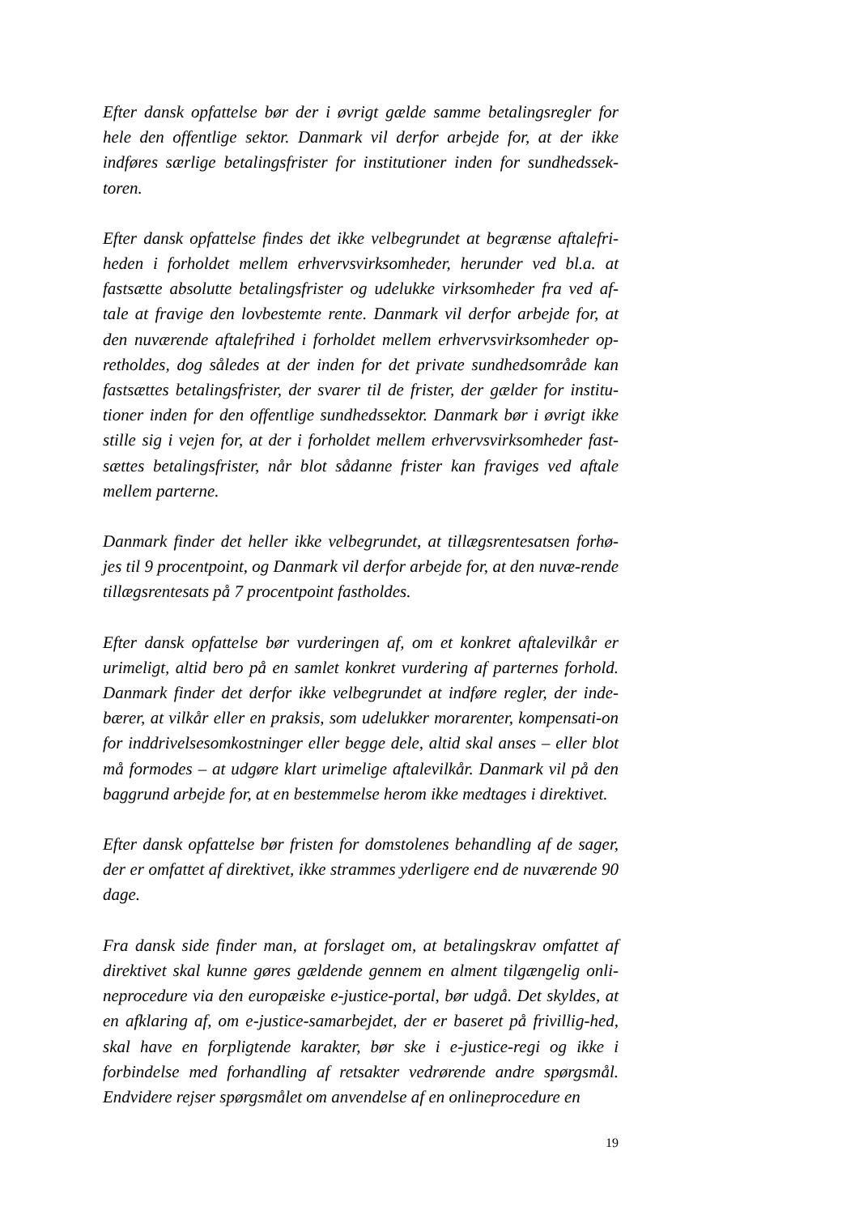Efter dansk opfattelse bør der i øvrigt gælde samme betalingsregler for hele den offentlige sektor. Danmark vil derfor arbejde for, at der ikke indføres særlige betalingsfrister for institutioner inden for sundhedssek-toren.
Efter dansk opfattelse findes det ikke velbegrundet at begrænse aftalefri-heden i forholdet mellem erhvervsvirksomheder, herunder ved bl.a. at fastsætte absolutte betalingsfrister og udelukke virksomheder fra ved af-tale at fravige den lovbestemte rente. Danmark vil derfor arbejde for, at den nuværende aftalefrihed i forholdet mellem erhvervsvirksomheder op-retholdes, dog således at der inden for det private sundhedsområde kan fastsættes betalingsfrister, der svarer til de frister, der gælder for institu-tioner inden for den offentlige sundhedssektor. Danmark bør i øvrigt ikke stille sig i vejen for, at der i forholdet mellem erhvervsvirksomheder fast-sættes betalingsfrister, når blot sådanne frister kan fraviges ved aftale mellem parterne.
Danmark finder det heller ikke velbegrundet, at tillægsrentesatsen forhø-jes til 9 procentpoint, og Danmark vil derfor arbejde for, at den nuvæ-rende tillægsrentesats på 7 procentpoint fastholdes.
Efter dansk opfattelse bør vurderingen af, om et konkret aftalevilkår er urimeligt, altid bero på en samlet konkret vurdering af parternes forhold. Danmark finder det derfor ikke velbegrundet at indføre regler, der inde-bærer, at vilkår eller en praksis, som udelukker morarenter, kompensati-on for inddrivelsesomkostninger eller begge dele, altid skal anses – eller blot må formodes – at udgøre klart urimelige aftalevilkår. Danmark vil på den baggrund arbejde for, at en bestemmelse herom ikke medtages i direktivet.
Efter dansk opfattelse bør fristen for domstolenes behandling af de sager, der er omfattet af direktivet, ikke strammes yderligere end de nuværende 90 dage.
Fra dansk side finder man, at forslaget om, at betalingskrav omfattet af direktivet skal kunne gøres gældende gennem en alment tilgængelig onli-neprocedure via den europæiske e-justice-portal, bør udgå. Det skyldes, at en afklaring af, om e-justice-samarbejdet, der er baseret på frivillig-hed, skal have en forpligtende karakter, bør ske i e-justice-regi og ikke i forbindelse med forhandling af retsakter vedrørende andre spørgsmål. Endvidere rejser spørgsmålet om anvendelse af en onlineprocedure en
19